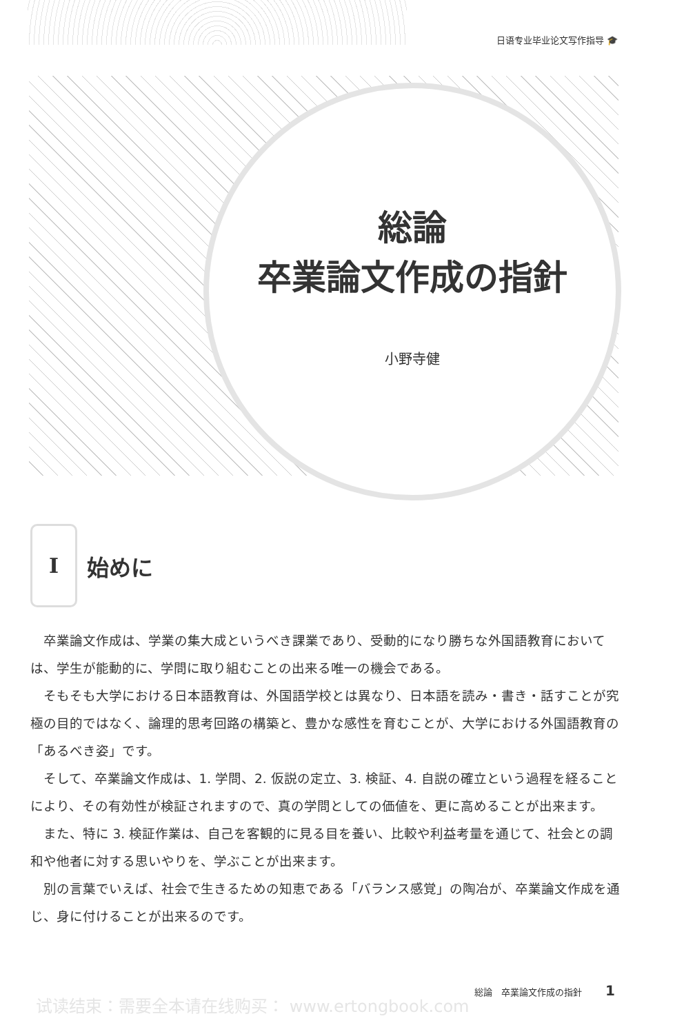日语专业毕业论文写作指导 🎓
総論
卒業論文作成の指針
小野寺健
I
始めに
卒業論文作成は、学業の集大成というべき課業であり、受動的になり勝ちな外国語教育においては、学生が能動的に、学問に取り組むことの出来る唯一の機会である。
そもそも大学における日本語教育は、外国語学校とは異なり、日本語を読み・書き・話すことが究極の目的ではなく、論理的思考回路の構築と、豊かな感性を育むことが、大学における外国語教育の「あるべき姿」です。
そして、卒業論文作成は、1. 学問、2. 仮説の定立、3. 検証、4. 自説の確立という過程を経ることにより、その有効性が検証されますので、真の学問としての価値を、更に高めることが出来ます。
また、特に 3. 検証作業は、自己を客観的に見る目を養い、比較や利益考量を通じて、社会との調和や他者に対する思いやりを、学ぶことが出来ます。
別の言葉でいえば、社会で生きるための知恵である「バランス感覚」の陶冶が、卒業論文作成を通じ、身に付けることが出来るのです。
総論　卒業論文作成の指針 1
试读结束：需要全本请在线购买： www.ertongbook.com